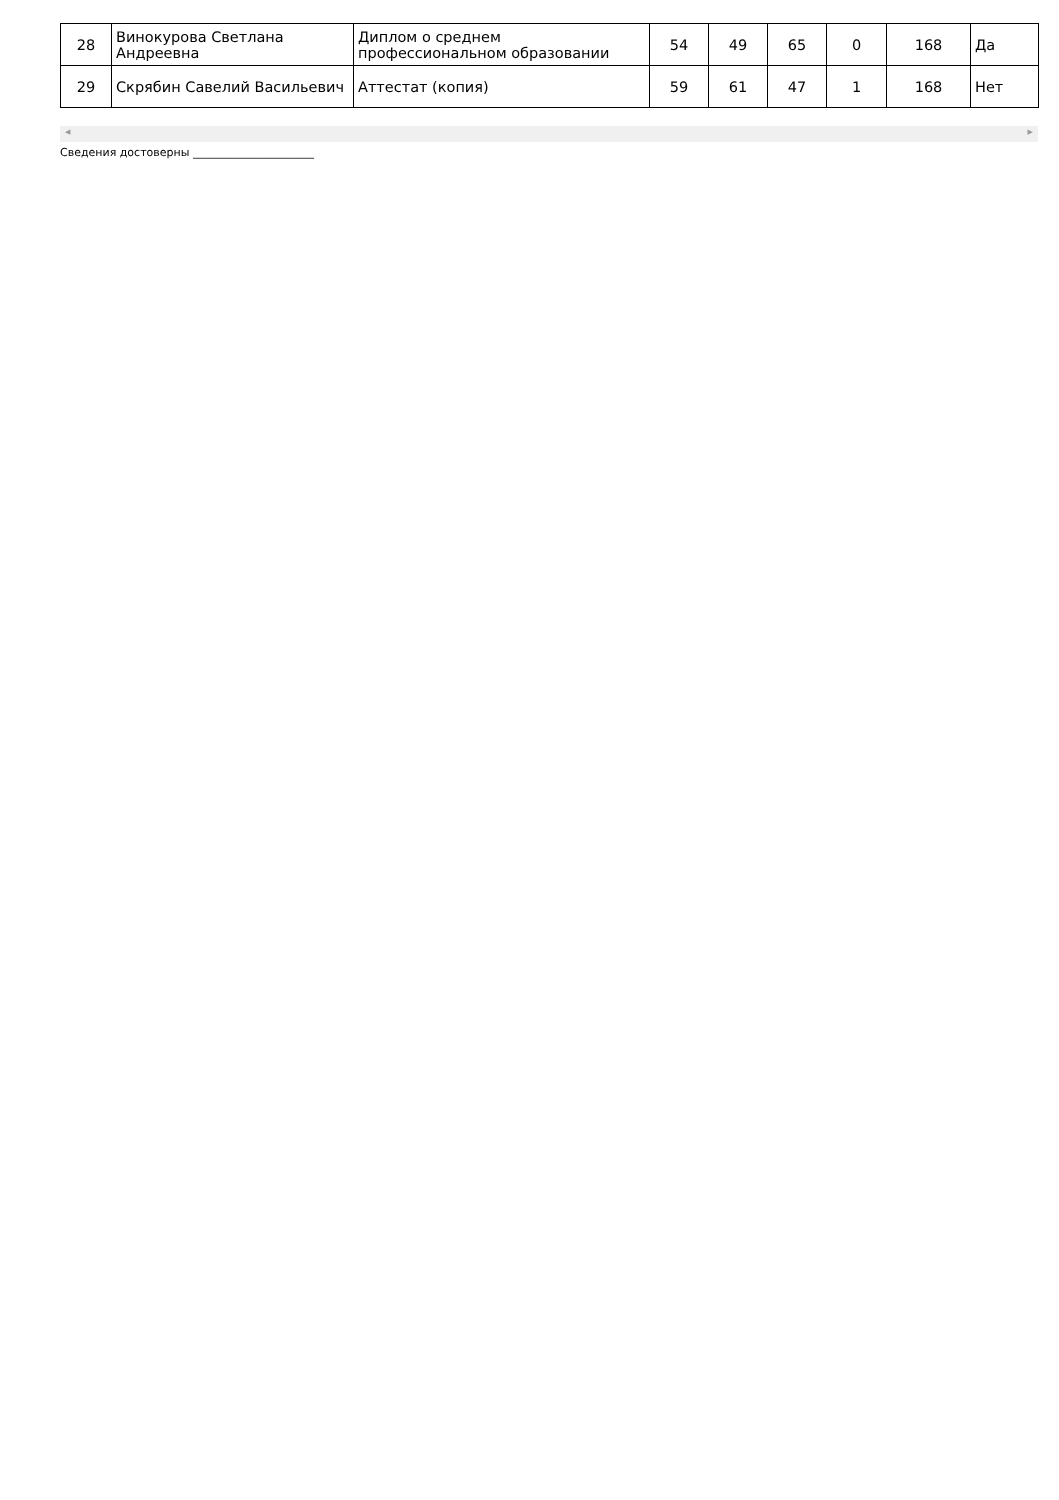| 28 | Винокурова Светлана Андреевна | Диплом о среднем профессиональном образовании | 54 | 49 | 65 | 0 | 168 | Да |
| 29 | Скрябин Савелий Васильевич | Аттестат (копия) | 59 | 61 | 47 | 1 | 168 | Нет |
◀ ▶
Сведения достоверны ______________________